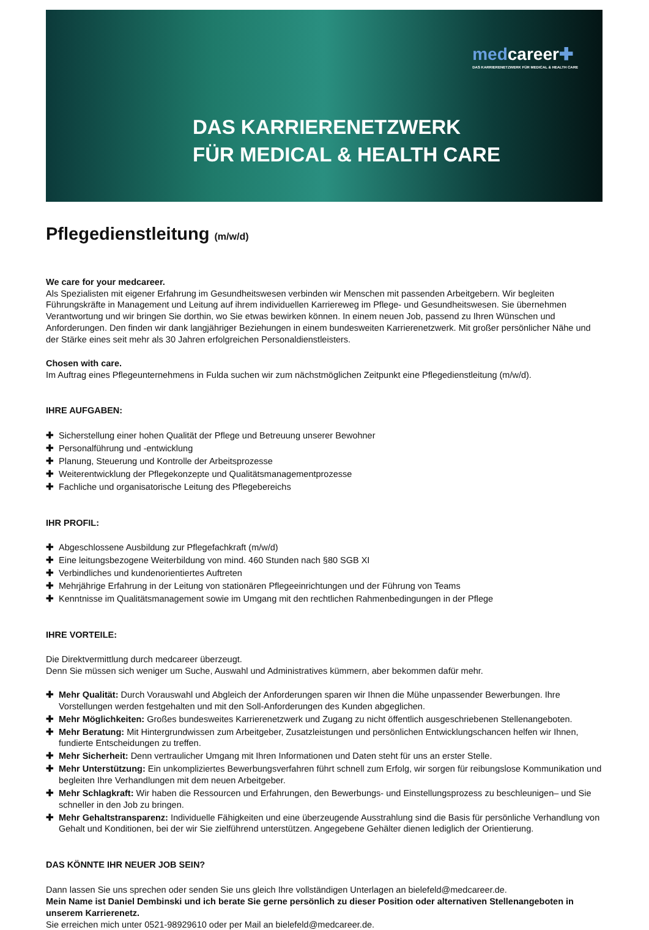medcareer✚
DAS KARRIERENETZWERK FÜR MEDICAL & HEALTH CARE
DAS KARRIERENETZWERK
FÜR MEDICAL & HEALTH CARE
Pflegedienstleitung (m/w/d)
We care for your medcareer.
Als Spezialisten mit eigener Erfahrung im Gesundheitswesen verbinden wir Menschen mit passenden Arbeitgebern. Wir begleiten Führungskräfte in Management und Leitung auf ihrem individuellen Karriereweg im Pflege- und Gesundheitswesen. Sie übernehmen Verantwortung und wir bringen Sie dorthin, wo Sie etwas bewirken können. In einem neuen Job, passend zu Ihren Wünschen und Anforderungen. Den finden wir dank langjähriger Beziehungen in einem bundesweiten Karrierenetzwerk. Mit großer persönlicher Nähe und der Stärke eines seit mehr als 30 Jahren erfolgreichen Personaldienstleisters.
Chosen with care.
Im Auftrag eines Pflegeunternehmens in Fulda suchen wir zum nächstmöglichen Zeitpunkt eine Pflegedienstleitung (m/w/d).
IHRE AUFGABEN:
✚ Sicherstellung einer hohen Qualität der Pflege und Betreuung unserer Bewohner
✚ Personalführung und -entwicklung
✚ Planung, Steuerung und Kontrolle der Arbeitsprozesse
✚ Weiterentwicklung der Pflegekonzepte und Qualitätsmanagementprozesse
✚ Fachliche und organisatorische Leitung des Pflegebereichs
IHR PROFIL:
✚ Abgeschlossene Ausbildung zur Pflegefachkraft (m/w/d)
✚ Eine leitungsbezogene Weiterbildung von mind. 460 Stunden nach §80 SGB XI
✚ Verbindliches und kundenorientiertes Auftreten
✚ Mehrjährige Erfahrung in der Leitung von stationären Pflegeeinrichtungen und der Führung von Teams
✚ Kenntnisse im Qualitätsmanagement sowie im Umgang mit den rechtlichen Rahmenbedingungen in der Pflege
IHRE VORTEILE:
Die Direktvermittlung durch medcareer überzeugt.
Denn Sie müssen sich weniger um Suche, Auswahl und Administratives kümmern, aber bekommen dafür mehr.
✚ Mehr Qualität: Durch Vorauswahl und Abgleich der Anforderungen sparen wir Ihnen die Mühe unpassender Bewerbungen. Ihre Vorstellungen werden festgehalten und mit den Soll-Anforderungen des Kunden abgeglichen.
✚ Mehr Möglichkeiten: Großes bundesweites Karrierenetzwerk und Zugang zu nicht öffentlich ausgeschriebenen Stellenangeboten.
✚ Mehr Beratung: Mit Hintergrundwissen zum Arbeitgeber, Zusatzleistungen und persönlichen Entwicklungschancen helfen wir Ihnen, fundierte Entscheidungen zu treffen.
✚ Mehr Sicherheit: Denn vertraulicher Umgang mit Ihren Informationen und Daten steht für uns an erster Stelle.
✚ Mehr Unterstützung: Ein unkompliziertes Bewerbungsverfahren führt schnell zum Erfolg, wir sorgen für reibungslose Kommunikation und begleiten Ihre Verhandlungen mit dem neuen Arbeitgeber.
✚ Mehr Schlagkraft: Wir haben die Ressourcen und Erfahrungen, den Bewerbungs- und Einstellungsprozess zu beschleunigen– und Sie schneller in den Job zu bringen.
✚ Mehr Gehaltstransparenz: Individuelle Fähigkeiten und eine überzeugende Ausstrahlung sind die Basis für persönliche Verhandlung von Gehalt und Konditionen, bei der wir Sie zielführend unterstützen. Angegebene Gehälter dienen lediglich der Orientierung.
DAS KÖNNTE IHR NEUER JOB SEIN?
Dann lassen Sie uns sprechen oder senden Sie uns gleich Ihre vollständigen Unterlagen an bielefeld@medcareer.de.
Mein Name ist Daniel Dembinski und ich berate Sie gerne persönlich zu dieser Position oder alternativen Stellenangeboten in unserem Karrierenetz.
Sie erreichen mich unter 0521-98929610 oder per Mail an bielefeld@medcareer.de.